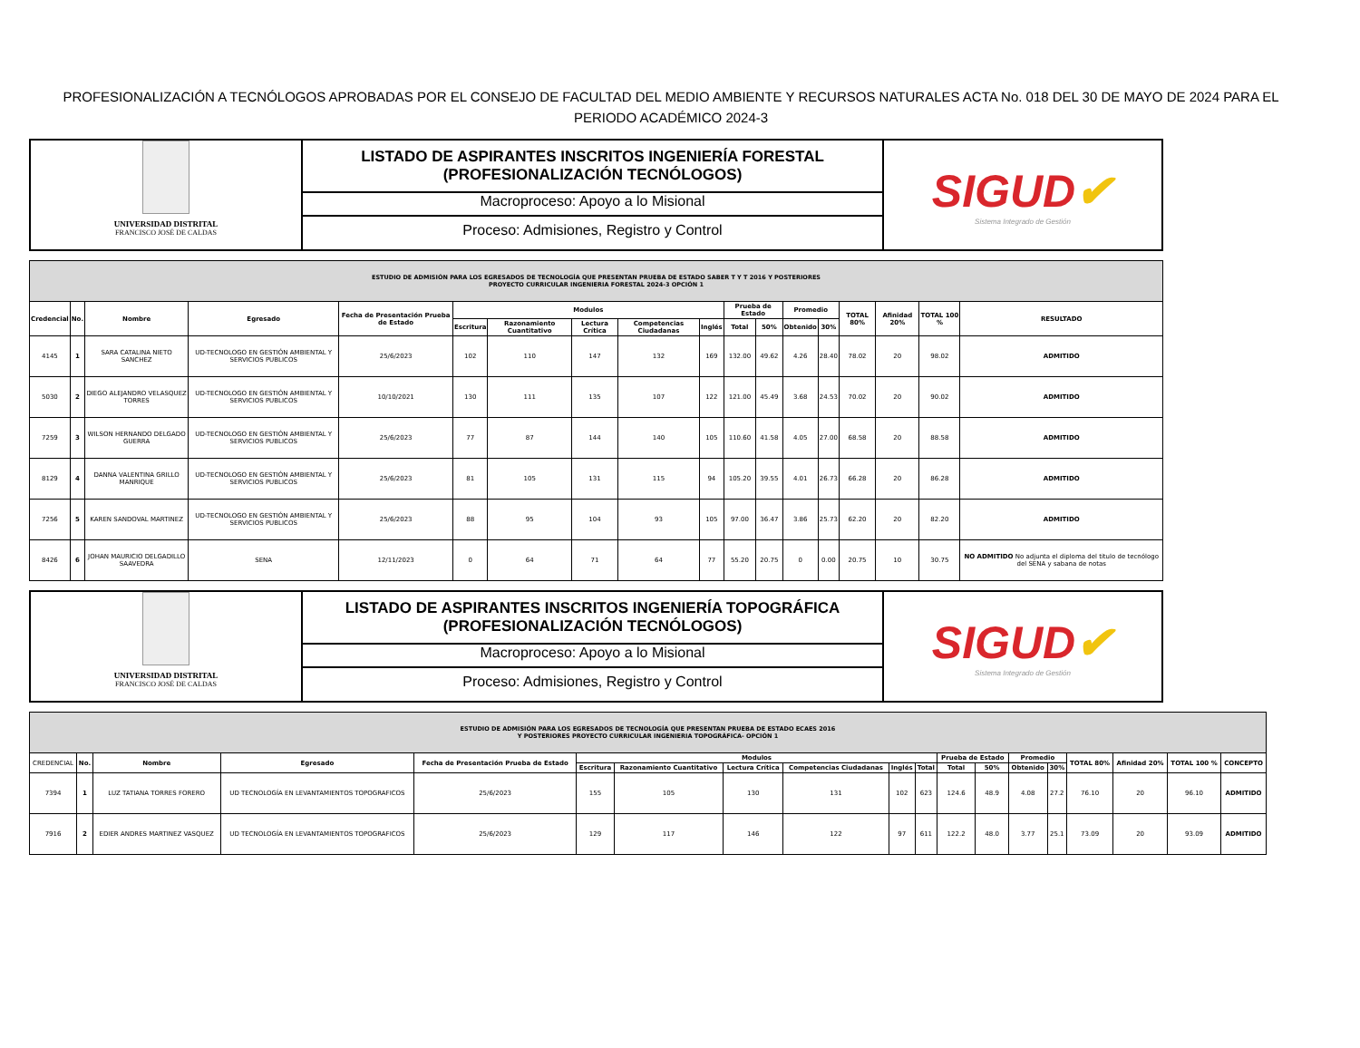PROFESIONALIZACIÓN A TECNÓLOGOS APROBADAS POR EL CONSEJO DE FACULTAD DEL MEDIO AMBIENTE Y RECURSOS NATURALES ACTA No. 018 DEL 30 DE MAYO DE 2024 PARA EL PERIODO ACADÉMICO 2024-3
UNIVERSIDAD DISTRITAL
FRANCISCO JOSÉ DE CALDAS
LISTADO DE ASPIRANTES INSCRITOS INGENIERÍA FORESTAL
(PROFESIONALIZACIÓN TECNÓLOGOS)
Macroproceso: Apoyo a lo Misional
Proceso: Admisiones, Registro y Control
SIGUD✔
Sistema Integrado de Gestión
| ESTUDIO DE ADMISIÓN PARA LOS EGRESADOS DE TECNOLOGÍA QUE PRESENTAN PRUEBA DE ESTADO SABER T Y T 2016 Y POSTERIORES PROYECTO CURRICULAR INGENIERIA FORESTAL 2024-3 OPCIÓN 1 | | | | | | | | | | | | | | | | | |
| Credencial | No. | Nombre | Egresado | Fecha de Presentación Prueba de Estado | Modulos | | | | | Prueba de Estado | | Promedio | | TOTAL 80% | Afinidad 20% | TOTAL 100 % | RESULTADO |
| | | | | | Escritura | Razonamiento Cuantitativo | Lectura Crítica | Competencias Ciudadanas | Inglés | Total | 50% | Obtenido | 30% | | | | |
| 4145 | 1 | SARA CATALINA NIETO SANCHEZ | UD-TECNOLOGO EN GESTIÓN AMBIENTAL Y SERVICIOS PUBLICOS | 25/6/2023 | 102 | 110 | 147 | 132 | 169 | 132.00 | 49.62 | 4.26 | 28.40 | 78.02 | 20 | 98.02 | ADMITIDO |
| 5030 | 2 | DIEGO ALEJANDRO VELASQUEZ TORRES | UD-TECNOLOGO EN GESTIÓN AMBIENTAL Y SERVICIOS PUBLICOS | 10/10/2021 | 130 | 111 | 135 | 107 | 122 | 121.00 | 45.49 | 3.68 | 24.53 | 70.02 | 20 | 90.02 | ADMITIDO |
| 7259 | 3 | WILSON HERNANDO DELGADO GUERRA | UD-TECNOLOGO EN GESTIÓN AMBIENTAL Y SERVICIOS PUBLICOS | 25/6/2023 | 77 | 87 | 144 | 140 | 105 | 110.60 | 41.58 | 4.05 | 27.00 | 68.58 | 20 | 88.58 | ADMITIDO |
| 8129 | 4 | DANNA VALENTINA GRILLO MANRIQUE | UD-TECNOLOGO EN GESTIÓN AMBIENTAL Y SERVICIOS PUBLICOS | 25/6/2023 | 81 | 105 | 131 | 115 | 94 | 105.20 | 39.55 | 4.01 | 26.73 | 66.28 | 20 | 86.28 | ADMITIDO |
| 7256 | 5 | KAREN SANDOVAL MARTINEZ | UD-TECNOLOGO EN GESTIÓN AMBIENTAL Y SERVICIOS PUBLICOS | 25/6/2023 | 88 | 95 | 104 | 93 | 105 | 97.00 | 36.47 | 3.86 | 25.73 | 62.20 | 20 | 82.20 | ADMITIDO |
| 8426 | 6 | JOHAN MAURICIO DELGADILLO SAAVEDRA | SENA | 12/11/2023 | 0 | 64 | 71 | 64 | 77 | 55.20 | 20.75 | 0 | 0.00 | 20.75 | 10 | 30.75 | NO ADMITIDO No adjunta el diploma del titulo de tecnólogo del SENA y sabana de notas |
UNIVERSIDAD DISTRITAL
FRANCISCO JOSÉ DE CALDAS
LISTADO DE ASPIRANTES INSCRITOS INGENIERÍA TOPOGRÁFICA
(PROFESIONALIZACIÓN TECNÓLOGOS)
Macroproceso: Apoyo a lo Misional
Proceso: Admisiones, Registro y Control
SIGUD✔
Sistema Integrado de Gestión
| ESTUDIO DE ADMISIÓN PARA LOS EGRESADOS DE TECNOLOGÍA QUE PRESENTAN PRUEBA DE ESTADO ECAES 2016 Y POSTERIORES PROYECTO CURRICULAR INGENIERIA TOPOGRÁFICA- OPCIÓN 1 | | | | | | | | | | | | | | | | | | |
| CREDENCIAL | No. | Nombre | Egresado | Fecha de Presentación Prueba de Estado | Modulos | | | | | | Prueba de Estado | | Promedio | | TOTAL 80% | Afinidad 20% | TOTAL 100 % | CONCEPTO |
| | | | | | Escritura | Razonamiento Cuantitativo | Lectura Crítica | Competencias Ciudadanas | Inglés | Total | Total | 50% | Obtenido | 30% | | | | |
| 7394 | 1 | LUZ TATIANA TORRES FORERO | UD TECNOLOGÍA EN LEVANTAMIENTOS TOPOGRAFICOS | 25/6/2023 | 155 | 105 | 130 | 131 | 102 | 623 | 124.6 | 48.9 | 4.08 | 27.2 | 76.10 | 20 | 96.10 | ADMITIDO |
| 7916 | 2 | EDIER ANDRES MARTINEZ VASQUEZ | UD TECNOLOGÍA EN LEVANTAMIENTOS TOPOGRAFICOS | 25/6/2023 | 129 | 117 | 146 | 122 | 97 | 611 | 122.2 | 48.0 | 3.77 | 25.1 | 73.09 | 20 | 93.09 | ADMITIDO |